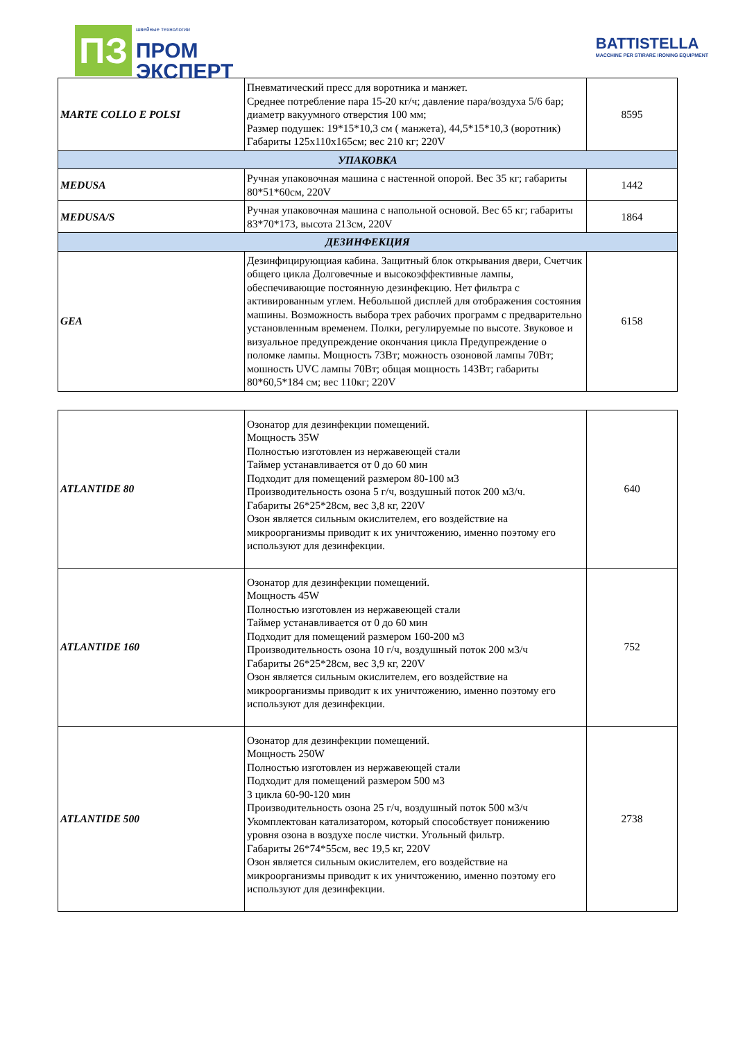ПЗ
швейные технологии
ПРОМ
ЭКСПЕРТ
BATTISTELLA
MACCHINE PER STIRARE IRONING EQUIPMENT
| MARTE COLLO E POLSI | Пневматический пресс для воротника и манжет. Среднее потребление пара 15-20 кг/ч; давление пара/воздуха 5/6 бар; диаметр вакуумного отверстия 100 мм; Размер подушек: 19*15*10,3 см ( манжета), 44,5*15*10,3 (воротник) Габариты 125х110х165см; вес 210 кг; 220V | 8595 |
| УПАКОВКА | | |
| MEDUSA | Ручная упаковочная машина с настенной опорой. Вес 35 кг; габариты 80*51*60см, 220V | 1442 |
| MEDUSA/S | Ручная упаковочная машина с напольной основой. Вес 65 кг; габариты 83*70*173, высота 213см, 220V | 1864 |
| ДЕЗИНФЕКЦИЯ | | |
| GEA | Дезинфицирующиая кабина. Защитный блок открывания двери, Счетчик общего цикла Долговечные и высокоэффективные лампы, обеспечивающие постоянную дезинфекцию. Нет фильтра с активированным углем. Небольшой дисплей для отображения состояния машины. Возможность выбора трех рабочих программ с предварительно установленным временем. Полки, регулируемые по высоте. Звуковое и визуальное предупреждение окончания цикла Предупреждение о поломке лампы. Мощность 73Вт; можность озоновой лампы 70Вт; мошность UVC лампы 70Вт; общая мощность 143Вт; габариты 80*60,5*184 см; вес 110кг; 220V | 6158 |
| ATLANTIDE 80 | Озонатор для дезинфекции помещений. Мощность 35W Полностью изготовлен из нержавеющей стали Таймер устанавливается от 0 до 60 мин Подходит для помещений размером 80-100 м3 Производительность озона 5 г/ч, воздушный поток 200 м3/ч. Габариты 26*25*28см, вес 3,8 кг, 220V Озон является сильным окислителем, его воздействие на микроорганизмы приводит к их уничтожению, именно поэтому его используют для дезинфекции. | 640 |
| ATLANTIDE 160 | Озонатор для дезинфекции помещений. Мощность 45W Полностью изготовлен из нержавеющей стали Таймер устанавливается от 0 до 60 мин Подходит для помещений размером 160-200 м3 Производительность озона 10 г/ч, воздушный поток 200 м3/ч Габариты 26*25*28см, вес 3,9 кг, 220V Озон является сильным окислителем, его воздействие на микроорганизмы приводит к их уничтожению, именно поэтому его используют для дезинфекции. | 752 |
| ATLANTIDE 500 | Озонатор для дезинфекции помещений. Мощность 250W Полностью изготовлен из нержавеющей стали Подходит для помещений размером 500 м3 3 цикла 60-90-120 мин Производительность озона 25 г/ч, воздушный поток 500 м3/ч Укомплектован катализатором, который способствует понижению уровня озона в воздухе после чистки. Угольный фильтр. Габариты 26*74*55см, вес 19,5 кг, 220V Озон является сильным окислителем, его воздействие на микроорганизмы приводит к их уничтожению, именно поэтому его используют для дезинфекции. | 2738 |